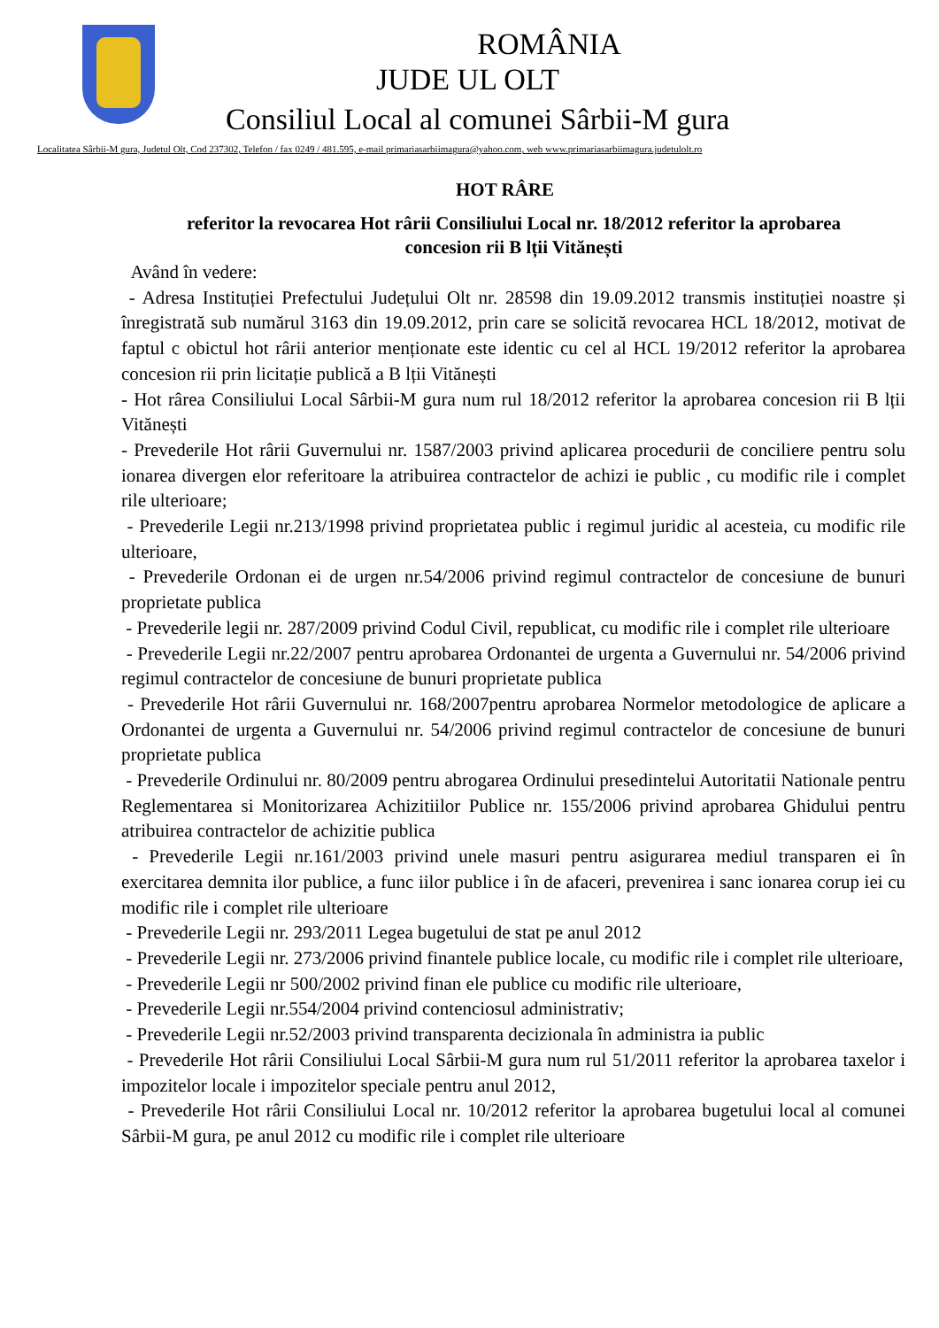ROMÂNIA
JUDE UL OLT
Consiliul Local al comunei Sârbii-M gura
Localitatea Sârbii-M gura, Judetul Olt, Cod 237302, Telefon / fax 0249 / 481.595, e-mail primariasarbiimagura@yahoo.com, web www.primariasarbiimagura.judetulolt.ro
HOT RÂRE
referitor la revocarea Hot rârii Consiliului Local nr. 18/2012 referitor la aprobarea concesion rii B lții Vitănești
Având în vedere:
- Adresa Instituției Prefectului Județului Olt nr. 28598 din 19.09.2012 transmis instituției noastre și înregistrată sub numărul 3163 din 19.09.2012, prin care se solicită revocarea HCL 18/2012, motivat de faptul c obictul hot rârii anterior menționate este identic cu cel al HCL 19/2012 referitor la aprobarea concesion rii prin licitație publică a B lții Vitănești
- Hot rârea Consiliului Local Sârbii-M gura num rul 18/2012 referitor la aprobarea concesion rii B lții Vitănești
- Prevederile Hot rârii Guvernului nr. 1587/2003 privind aplicarea procedurii de conciliere pentru solu ionarea divergen elor referitoare la atribuirea contractelor de achizi ie public , cu modific rile i complet rile ulterioare;
- Prevederile Legii nr.213/1998 privind proprietatea public i regimul juridic al acesteia, cu modific rile ulterioare,
- Prevederile Ordonan ei de urgen nr.54/2006 privind regimul contractelor de concesiune de bunuri proprietate publica
- Prevederile legii nr. 287/2009 privind Codul Civil, republicat, cu modific rile i complet rile ulterioare
- Prevederile Legii nr.22/2007 pentru aprobarea Ordonantei de urgenta a Guvernului nr. 54/2006 privind regimul contractelor de concesiune de bunuri proprietate publica
- Prevederile Hot rârii Guvernului nr. 168/2007pentru aprobarea Normelor metodologice de aplicare a Ordonantei de urgenta a Guvernului nr. 54/2006 privind regimul contractelor de concesiune de bunuri proprietate publica
- Prevederile Ordinului nr. 80/2009 pentru abrogarea Ordinului presedintelui Autoritatii Nationale pentru Reglementarea si Monitorizarea Achizitiilor Publice nr. 155/2006 privind aprobarea Ghidului pentru atribuirea contractelor de achizitie publica
- Prevederile Legii nr.161/2003 privind unele masuri pentru asigurarea mediul transparen ei în exercitarea demnita ilor publice, a func iilor publice i în de afaceri, prevenirea i sanc ionarea corup iei cu modific rile i complet rile ulterioare
- Prevederile Legii nr. 293/2011 Legea bugetului de stat pe anul 2012
- Prevederile Legii nr. 273/2006 privind finantele publice locale, cu modific rile i complet rile ulterioare,
- Prevederile Legii nr 500/2002 privind finan ele publice cu modific rile ulterioare,
- Prevederile Legii nr.554/2004 privind contenciosul administrativ;
- Prevederile Legii nr.52/2003 privind transparenta decizionala în administra ia public
- Prevederile Hot rârii Consiliului Local Sârbii-M gura num rul 51/2011 referitor la aprobarea taxelor i impozitelor locale i impozitelor speciale pentru anul 2012,
- Prevederile Hot rârii Consiliului Local nr. 10/2012 referitor la aprobarea bugetului local al comunei Sârbii-M gura, pe anul 2012 cu modific rile i complet rile ulterioare